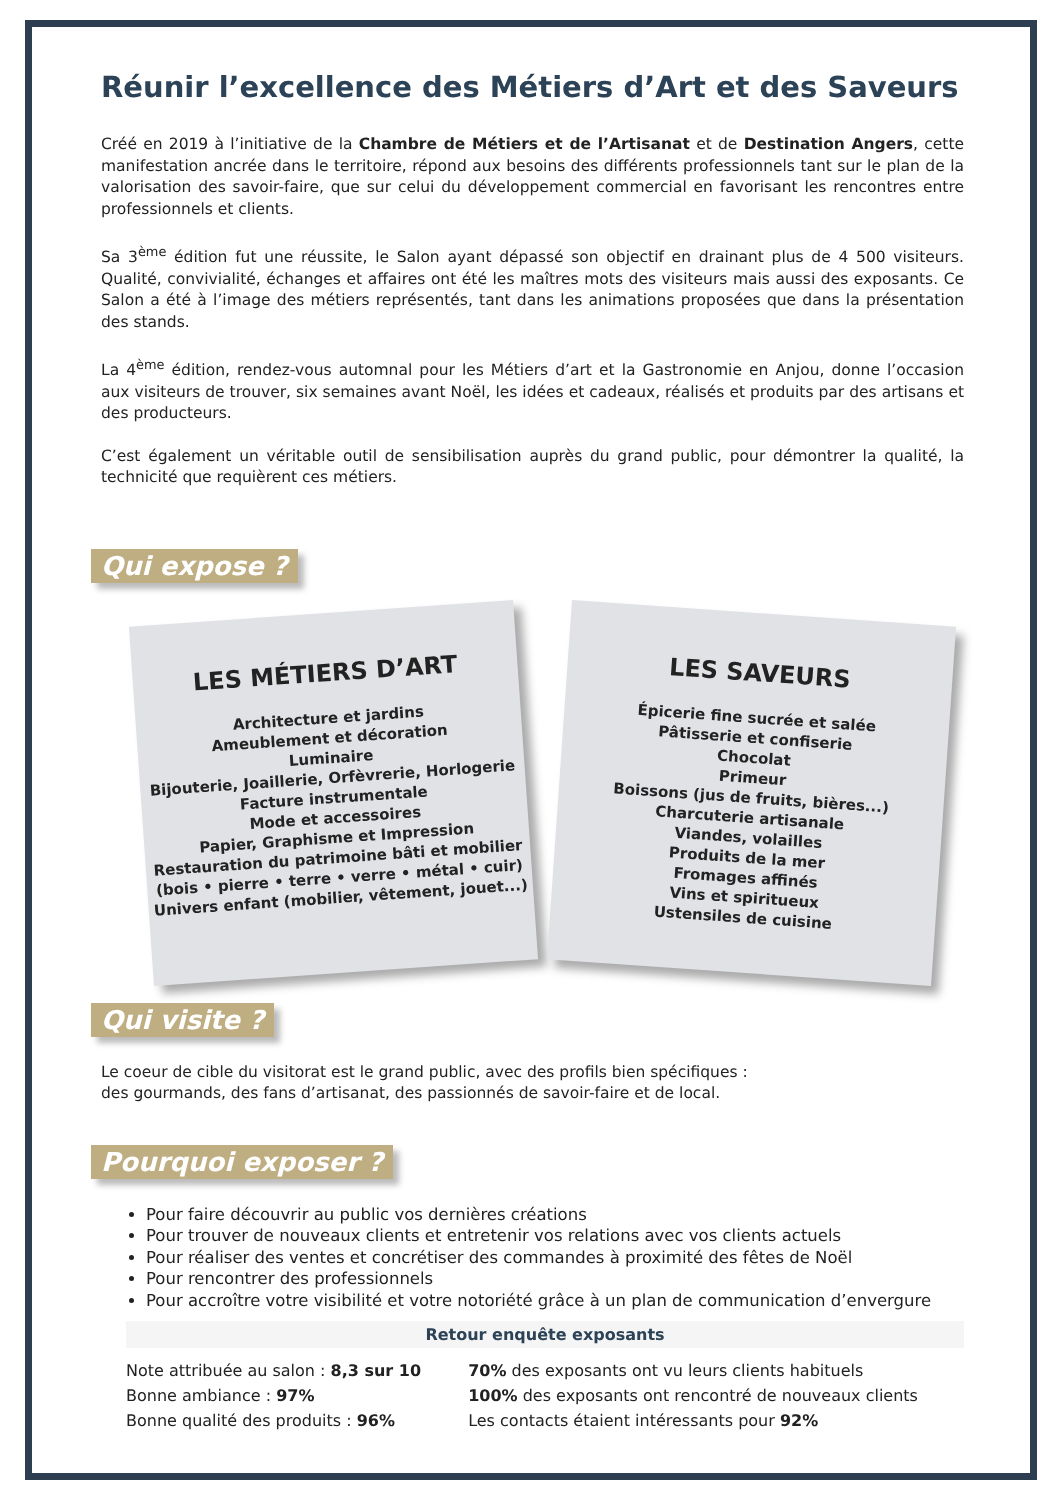Réunir l’excellence des Métiers d’Art et des Saveurs
Créé en 2019 à l’initiative de la Chambre de Métiers et de l’Artisanat et de Destination Angers, cette manifestation ancrée dans le territoire, répond aux besoins des différents professionnels tant sur le plan de la valorisation des savoir-faire, que sur celui du développement commercial en favorisant les rencontres entre professionnels et clients.
Sa 3<sup>ème</sup> édition fut une réussite, le Salon ayant dépassé son objectif en drainant plus de 4 500 visiteurs. Qualité, convivialité, échanges et affaires ont été les maîtres mots des visiteurs mais aussi des exposants. Ce Salon a été à l’image des métiers représentés, tant dans les animations proposées que dans la présentation des stands.
La 4<sup>ème</sup> édition, rendez-vous automnal pour les Métiers d’art et la Gastronomie en Anjou, donne l’occasion aux visiteurs de trouver, six semaines avant Noël, les idées et cadeaux, réalisés et produits par des artisans et des producteurs.
C’est également un véritable outil de sensibilisation auprès du grand public, pour démontrer la qualité, la technicité que requièrent ces métiers.
Qui expose ?
LES MÉTIERS D’ART
Architecture et jardins
Ameublement et décoration
Luminaire
Bijouterie, Joaillerie, Orfèvrerie, Horlogerie
Facture instrumentale
Mode et accessoires
Papier, Graphisme et Impression
Restauration du patrimoine bâti et mobilier
(bois • pierre • terre • verre • métal • cuir)
Univers enfant (mobilier, vêtement, jouet...)
LES SAVEURS
Épicerie fine sucrée et salée
Pâtisserie et confiserie
Chocolat
Primeur
Boissons (jus de fruits, bières...)
Charcuterie artisanale
Viandes, volailles
Produits de la mer
Fromages affinés
Vins et spiritueux
Ustensiles de cuisine
Qui visite ?
Le coeur de cible du visitorat est le grand public, avec des profils bien spécifiques :
des gourmands, des fans d’artisanat, des passionnés de savoir-faire et de local.
Pourquoi exposer ?
Pour faire découvrir au public vos dernières créations
Pour trouver de nouveaux clients et entretenir vos relations avec vos clients actuels
Pour réaliser des ventes et concrétiser des commandes à proximité des fêtes de Noël
Pour rencontrer des professionnels
Pour accroître votre visibilité et votre notoriété grâce à un plan de communication d’envergure
Retour enquête exposants
Note attribuée au salon : 8,3 sur 10
Bonne ambiance : 97%
Bonne qualité des produits : 96%
70% des exposants ont vu leurs clients habituels
100% des exposants ont rencontré de nouveaux clients
Les contacts étaient intéressants pour 92%